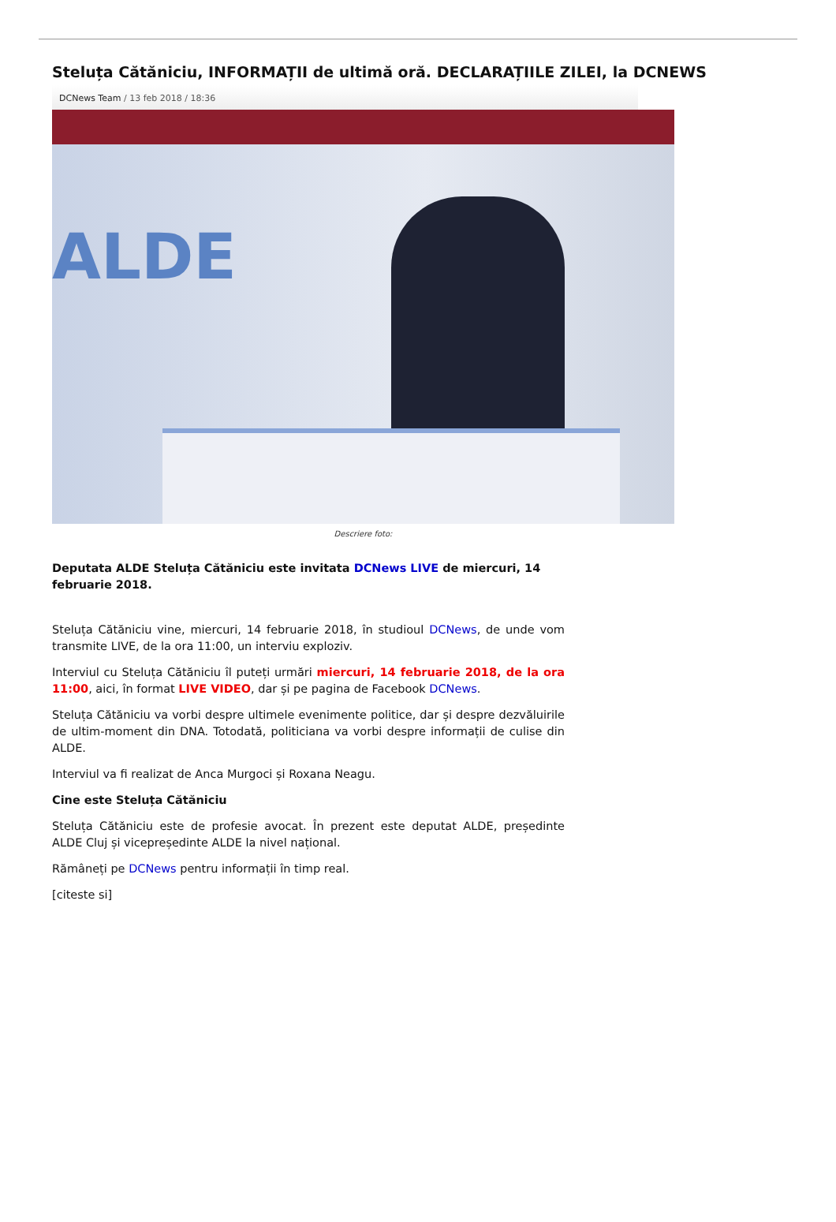Steluța Cătăniciu, INFORMAȚII de ultimă oră. DECLARAȚIILE ZILEI, la DCNEWS
DCNews Team / 13 feb 2018 / 18:36
ALDE
Descriere foto:
Deputata ALDE Steluța Cătăniciu este invitata DCNews LIVE de miercuri, 14 februarie 2018.
Steluța Cătăniciu vine, miercuri, 14 februarie 2018, în studioul DCNews, de unde vom transmite LIVE, de la ora 11:00, un interviu exploziv.
Interviul cu Steluța Cătăniciu îl puteți urmări miercuri, 14 februarie 2018, de la ora 11:00, aici, în format LIVE VIDEO, dar și pe pagina de Facebook DCNews.
Steluța Cătăniciu va vorbi despre ultimele evenimente politice, dar și despre dezvăluirile de ultim-moment din DNA. Totodată, politiciana va vorbi despre informații de culise din ALDE.
Interviul va fi realizat de Anca Murgoci și Roxana Neagu.
Cine este Steluța Cătăniciu
Steluța Cătăniciu este de profesie avocat. În prezent este deputat ALDE, președinte ALDE Cluj și vicepreședinte ALDE la nivel național.
Rămâneți pe DCNews pentru informații în timp real.
[citeste si]